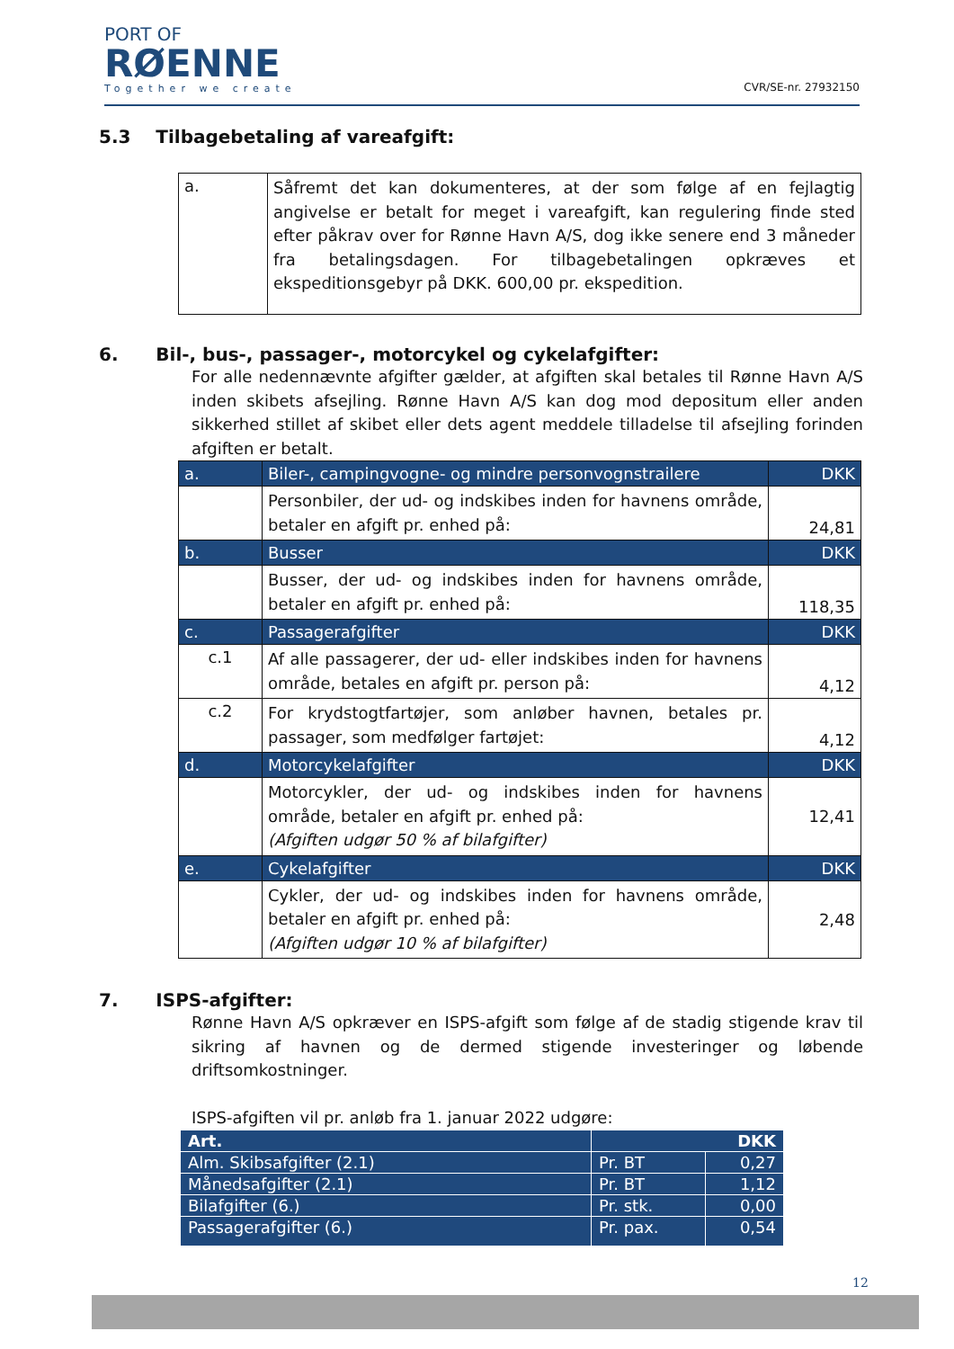PORT OF
RØENNE
Together we create
CVR/SE-nr. 27932150
5.3 Tilbagebetaling af vareafgift:
| a. | Såfremt det kan dokumenteres, at der som følge af en fejlagtig angivelse er betalt for meget i vareafgift, kan regulering finde sted efter påkrav over for Rønne Havn A/S, dog ikke senere end 3 måneder fra betalingsdagen. For tilbagebetalingen opkræves et ekspeditionsgebyr på DKK. 600,00 pr. ekspedition. |
6. Bil-, bus-, passager-, motorcykel og cykelafgifter:
For alle nedennævnte afgifter gælder, at afgiften skal betales til Rønne Havn A/S inden skibets afsejling. Rønne Havn A/S kan dog mod depositum eller anden sikkerhed stillet af skibet eller dets agent meddele tilladelse til afsejling forinden afgiften er betalt.
| a. | Biler-, campingvogne- og mindre personvognstrailere | DKK |
| | Personbiler, der ud- og indskibes inden for havnens område, betaler en afgift pr. enhed på: | 24,81 |
| b. | Busser | DKK |
| | Busser, der ud- og indskibes inden for havnens område, betaler en afgift pr. enhed på: | 118,35 |
| c. | Passagerafgifter | DKK |
| c.1 | Af alle passagerer, der ud- eller indskibes inden for havnens område, betales en afgift pr. person på: | 4,12 |
| c.2 | For krydstogtfartøjer, som anløber havnen, betales pr. passager, som medfølger fartøjet: | 4,12 |
| d. | Motorcykelafgifter | DKK |
| | Motorcykler, der ud- og indskibes inden for havnens område, betaler en afgift pr. enhed på: (Afgiften udgør 50 % af bilafgifter) | 12,41 |
| e. | Cykelafgifter | DKK |
| | Cykler, der ud- og indskibes inden for havnens område, betaler en afgift pr. enhed på: (Afgiften udgør 10 % af bilafgifter) | 2,48 |
7. ISPS-afgifter:
Rønne Havn A/S opkræver en ISPS-afgift som følge af de stadig stigende krav til sikring af havnen og de dermed stigende investeringer og løbende driftsomkostninger.
ISPS-afgiften vil pr. anløb fra 1. januar 2022 udgøre:
| Art. | DKK | |
| Alm. Skibsafgifter (2.1) | Pr. BT | 0,27 |
| Månedsafgifter (2.1) | Pr. BT | 1,12 |
| Bilafgifter (6.) | Pr. stk. | 0,00 |
| Passagerafgifter (6.) | Pr. pax. | 0,54 |
12